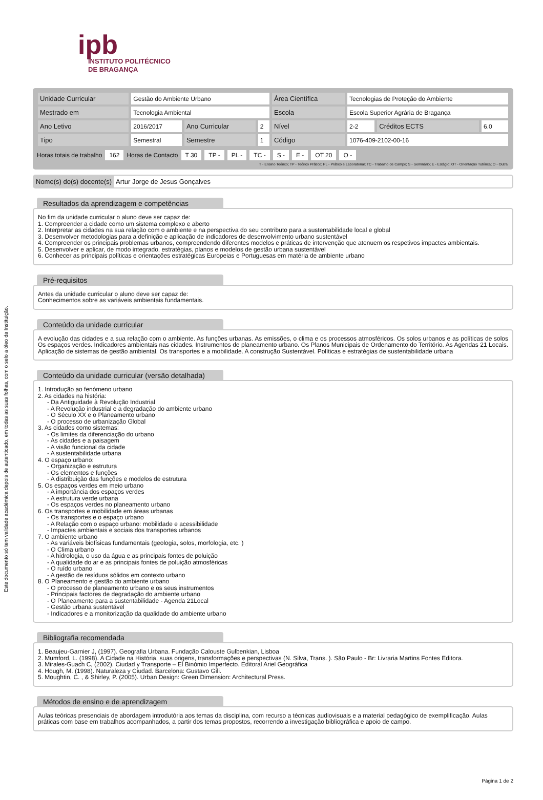Este documento só tem validade académica depois de autenticado, em todas as suas folhas, com o selo a óleo da Instituição.
ipb
INSTITUTO POLITÉCNICO
DE BRAGANÇA
| Unidade Curricular | Gestão do Ambiente Urbano | | | Área Científica | Tecnologias de Proteção do Ambiente | | |
| Mestrado em | Tecnologia Ambiental | | | Escola | Escola Superior Agrária de Bragança | | |
| Ano Letivo | 2016/2017 | Ano Curricular | 2 | Nível | 2-2 | Créditos ECTS | 6.0 |
| Tipo | Semestral | Semestre | 1 | Código | 1076-409-2102-00-16 | | |
Horas totais de trabalho 162 Horas de Contacto T 30 TP - PL - TC - S - E - OT 20 O -
T - Ensino Teórico; TP - Teórico Prático; PL - Prático e Laboratorial; TC - Trabalho de Campo; S - Seminário; E - Estágio; OT - Orientação Tutórica; O - Outra
Nome(s) do(s) docente(s) Artur Jorge de Jesus Gonçalves
Resultados da aprendizagem e competências
No fim da unidade curricular o aluno deve ser capaz de:
1. Compreender a cidade como um sistema complexo e aberto
2. Interpretar as cidades na sua relação com o ambiente e na perspectiva do seu contributo para a sustentabilidade local e global
3. Desenvolver metodologias para a definição e aplicação de indicadores de desenvolvimento urbano sustentável
4. Compreender os principais problemas urbanos, compreendendo diferentes modelos e práticas de intervenção que atenuem os respetivos impactes ambientais.
5. Desenvolver e aplicar, de modo integrado, estratégias, planos e modelos de gestão urbana sustentável
6. Conhecer as principais políticas e orientações estratégicas Europeias e Portuguesas em matéria de ambiente urbano
Pré-requisitos
Antes da unidade curricular o aluno deve ser capaz de:
Conhecimentos sobre as variáveis ambientais fundamentais.
Conteúdo da unidade curricular
A evolução das cidades e a sua relação com o ambiente. As funções urbanas. As emissões, o clima e os processos atmosféricos. Os solos urbanos e as políticas de solos Os espaços verdes. Indicadores ambientais nas cidades. Instrumentos de planeamento urbano. Os Planos Municipais de Ordenamento do Território. As Agendas 21 Locais. Aplicação de sistemas de gestão ambiental. Os transportes e a mobilidade. A construção Sustentável. Políticas e estratégias de sustentabilidade urbana
Conteúdo da unidade curricular (versão detalhada)
1. Introdução ao fenómeno urbano
2. As cidades na história:
- Da Antiguidade à Revolução Industrial
- A Revolução industrial e a degradação do ambiente urbano
- O Século XX e o Planeamento urbano
- O processo de urbanização Global
3. As cidades como sistemas:
- Os limites da diferenciação do urbano
- As cidades e a paisagem
- A visão funcional da cidade
- A sustentabilidade urbana
4. O espaço urbano:
- Organização e estrutura
- Os elementos e funções
- A distribuição das funções e modelos de estrutura
5. Os espaços verdes em meio urbano
- A importância dos espaços verdes
- A estrutura verde urbana
- Os espaços verdes no planeamento urbano
6. Os transportes e mobilidade em áreas urbanas
- Os transportes e o espaço urbano
- A Relação com o espaço urbano: mobilidade e acessibilidade
- Impactes ambientais e sociais dos transportes urbanos
7. O ambiente urbano
- As variáveis biofísicas fundamentais (geologia, solos, morfologia, etc. )
- O Clima urbano
- A hidrologia, o uso da água e as principais fontes de poluição
- A qualidade do ar e as principais fontes de poluição atmosféricas
- O ruído urbano
- A gestão de resíduos sólidos em contexto urbano
8. O Planeamento e gestão do ambiente urbano
- O processo de planeamento urbano e os seus instrumentos
- Principais factores de degradação do ambiente urbano
- O Planeamento para a sustentabilidade - Agenda 21Local
- Gestão urbana sustentável
- Indicadores e a monitorização da qualidade do ambiente urbano
Bibliografia recomendada
1. Beaujeu-Garnier J, (1997). Geografia Urbana. Fundação Calouste Gulbenkian, Lisboa
2. Mumford, L. (1998). A Cidade na História, suas origens, transformações e perspectivas (N. Silva, Trans. ). São Paulo - Br: Livraria Martins Fontes Editora.
3. Mirales-Guach C, (2002). Ciudad y Transporte – El Binómio Imperfecto. Editoral Ariel Geográfica
4. Hough, M. (1998). Naturaleza y Ciudad. Barcelona: Gustavo Gili.
5. Moughtin, C. , & Shirley, P. (2005). Urban Design: Green Dimension: Architectural Press.
Métodos de ensino e de aprendizagem
Aulas teóricas presenciais de abordagem introdutória aos temas da disciplina, com recurso a técnicas audiovisuais e a material pedagógico de exemplificação. Aulas práticas com base em trabalhos acompanhados, a partir dos temas propostos, recorrendo a investigação bibliográfica e apoio de campo.
Página 1 de 2